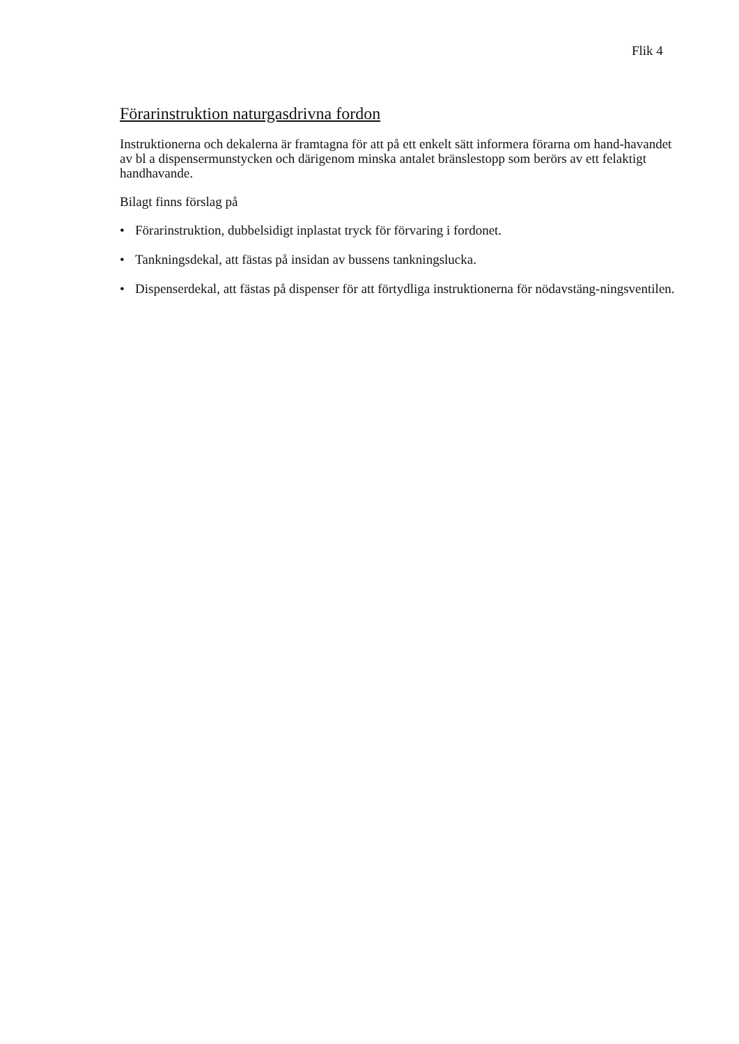Flik 4
Förarinstruktion naturgasdrivna fordon
Instruktionerna och dekalerna är framtagna för att på ett enkelt sätt informera förarna om hand-havandet av bl a dispensermunstycken och därigenom minska antalet bränslestopp som berörs av ett felaktigt handhavande.
Bilagt finns förslag på
• Förarinstruktion, dubbelsidigt inplastat tryck för förvaring i fordonet.
• Tankningsdekal, att fästas på insidan av bussens tankningslucka.
• Dispenserdekal, att fästas på dispenser för att förtydliga instruktionerna för nödavstäng-ningsventilen.